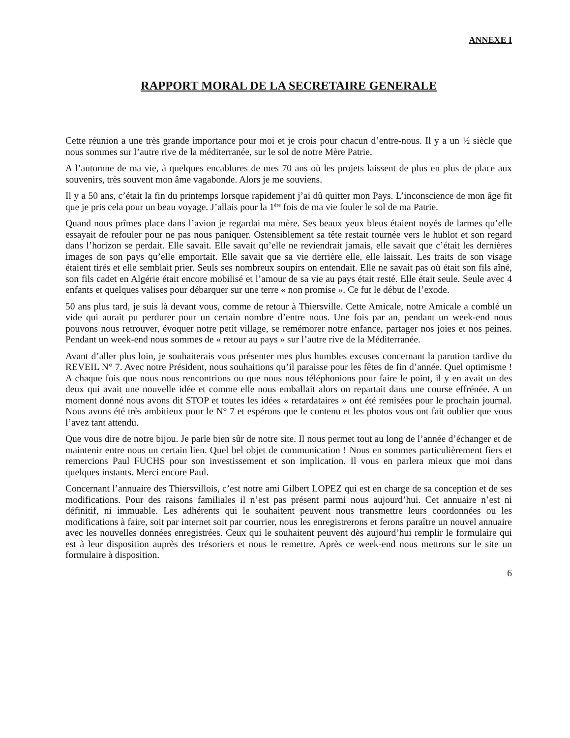ANNEXE I
RAPPORT MORAL DE LA SECRETAIRE GENERALE
Cette réunion a une très grande importance pour moi et je crois pour chacun d’entre-nous. Il y a un ½ siècle que nous sommes sur l’autre rive de la méditerranée, sur le sol de notre Mère Patrie.
A l’automne de ma vie, à quelques encablures de mes 70 ans où les projets laissent de plus en plus de place aux souvenirs, très souvent mon âme vagabonde. Alors je me souviens.
Il y a 50 ans, c’était la fin du printemps lorsque rapidement j’ai dû quitter mon Pays. L’inconscience de mon âge fit que je pris cela pour un beau voyage. J’allais pour la 1<sup>ère</sup> fois de ma vie fouler le sol de ma Patrie.
Quand nous prîmes place dans l’avion je regardai ma mère. Ses beaux yeux bleus étaient noyés de larmes qu’elle essayait de refouler pour ne pas nous paniquer. Ostensiblement sa tête restait tournée vers le hublot et son regard dans l’horizon se perdait. Elle savait. Elle savait qu’elle ne reviendrait jamais, elle savait que c’était les dernières images de son pays qu’elle emportait. Elle savait que sa vie derrière elle, elle laissait. Les traits de son visage étaient tirés et elle semblait prier. Seuls ses nombreux soupirs on entendait. Elle ne savait pas où était son fils aîné, son fils cadet en Algérie était encore mobilisé et l’amour de sa vie au pays était resté. Elle était seule. Seule avec 4 enfants et quelques valises pour débarquer sur une terre « non promise ». Ce fut le début de l’exode.
50 ans plus tard, je suis là devant vous, comme de retour à Thiersville. Cette Amicale, notre Amicale a comblé un vide qui aurait pu perdurer pour un certain nombre d’entre nous. Une fois par an, pendant un week-end nous pouvons nous retrouver, évoquer notre petit village, se remémorer notre enfance, partager nos joies et nos peines. Pendant un week-end nous sommes de « retour au pays » sur l’autre rive de la Méditerranée.
Avant d’aller plus loin, je souhaiterais vous présenter mes plus humbles excuses concernant la parution tardive du REVEIL N° 7. Avec notre Président, nous souhaitions qu’il paraisse pour les fêtes de fin d’année. Quel optimisme ! A chaque fois que nous nous rencontrions ou que nous nous téléphonions pour faire le point, il y en avait un des deux qui avait une nouvelle idée et comme elle nous emballait alors on repartait dans une course effrénée. A un moment donné nous avons dit STOP et toutes les idées « retardataires » ont été remisées pour le prochain journal. Nous avons été très ambitieux pour le N° 7 et espérons que le contenu et les photos vous ont fait oublier que vous l’avez tant attendu.
Que vous dire de notre bijou. Je parle bien sûr de notre site. Il nous permet tout au long de l’année d’échanger et de maintenir entre nous un certain lien. Quel bel objet de communication ! Nous en sommes particulièrement fiers et remercions Paul FUCHS pour son investissement et son implication. Il vous en parlera mieux que moi dans quelques instants. Merci encore Paul.
Concernant l’annuaire des Thiersvillois, c’est notre ami Gilbert LOPEZ qui est en charge de sa conception et de ses modifications. Pour des raisons familiales il n’est pas présent parmi nous aujourd’hui. Cet annuaire n’est ni définitif, ni immuable. Les adhérents qui le souhaitent peuvent nous transmettre leurs coordonnées ou les modifications à faire, soit par internet soit par courrier, nous les enregistrerons et ferons paraître un nouvel annuaire avec les nouvelles données enregistrées. Ceux qui le souhaitent peuvent dès aujourd’hui remplir le formulaire qui est à leur disposition auprès des trésoriers et nous le remettre. Après ce week-end nous mettrons sur le site un formulaire à disposition.
6